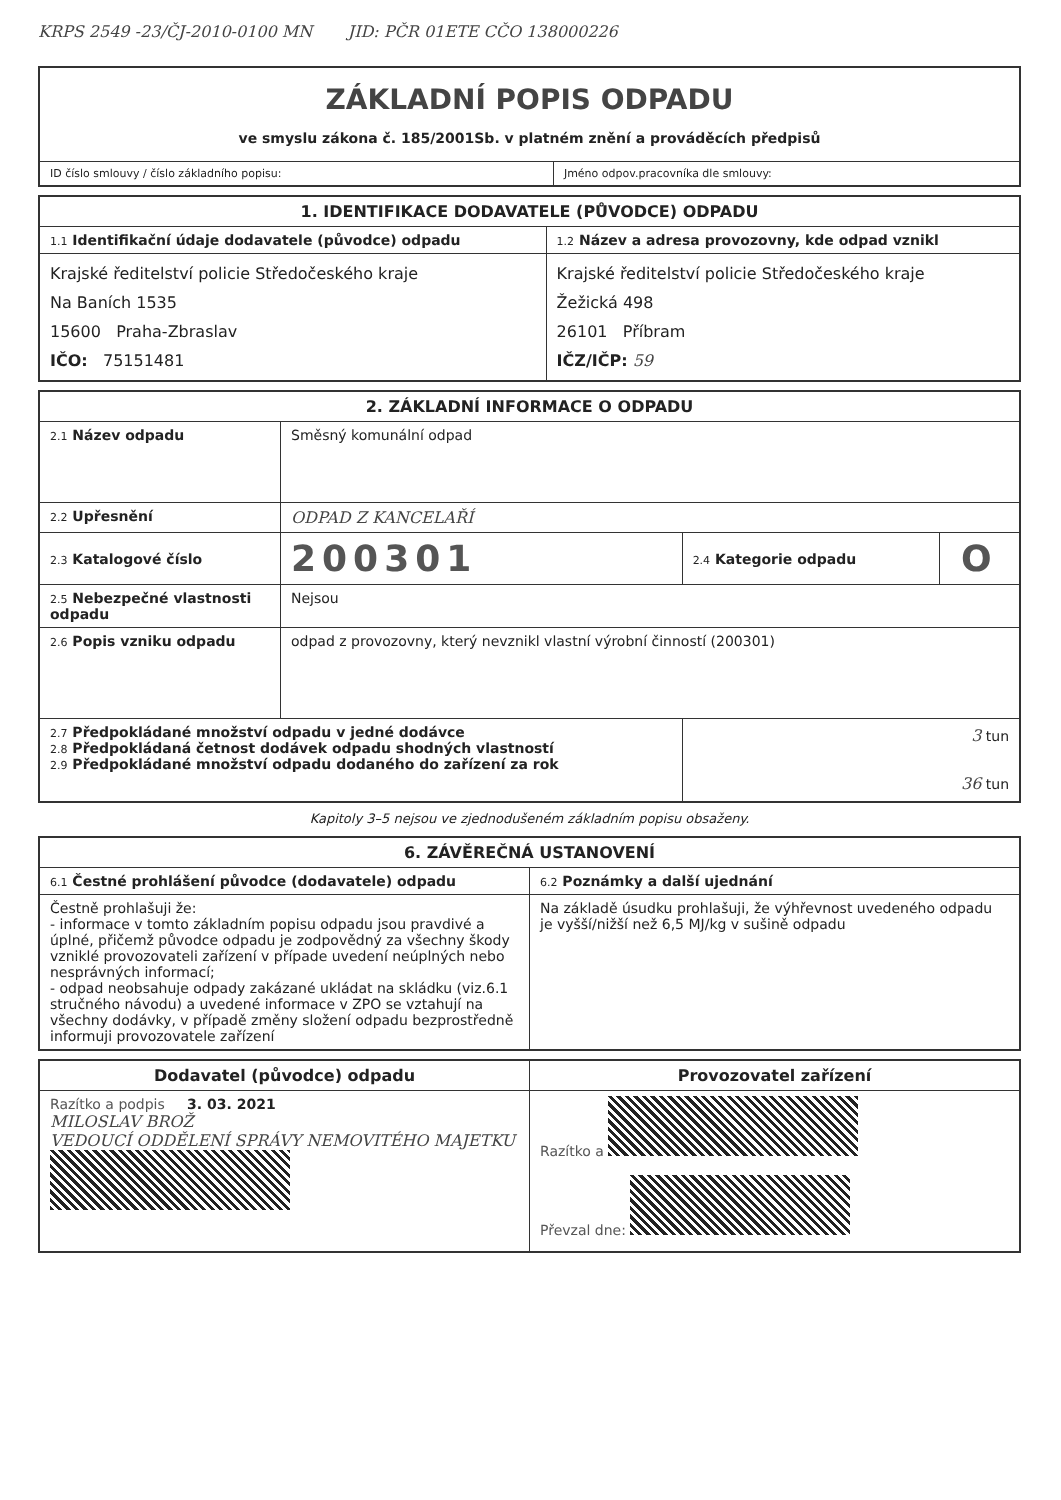KRPS 2549 -23/ČJ-2010-0100 MN JID: PČR 01ETE CČO 138000226
| ZÁKLADNÍ POPIS ODPADU ve smyslu zákona č. 185/2001Sb. v platném znění a prováděcích předpisů | |
| ID číslo smlouvy / číslo základního popisu: | Jméno odpov.pracovníka dle smlouvy: |
| 1. IDENTIFIKACE DODAVATELE (PŮVODCE) ODPADU | |
| --- | --- |
| 1.1 Identifikační údaje dodavatele (původce) odpadu | 1.2 Název a adresa provozovny, kde odpad vznikl |
| Krajské ředitelství policie Středočeského kraje Na Baních 1535 15600 Praha-Zbraslav IČO: 75151481 | Krajské ředitelství policie Středočeského kraje Žežická 498 26101 Příbram IČZ/IČP: 59 |
| 2. ZÁKLADNÍ INFORMACE O ODPADU | | | |
| --- | --- | --- | --- |
| 2.1 Název odpadu | Směsný komunální odpad | | |
| 2.2 Upřesnění | ODPAD Z KANCELAŘÍ | | |
| 2.3 Katalogové číslo | 200301 | 2.4 Kategorie odpadu | O |
| 2.5 Nebezpečné vlastnosti odpadu | Nejsou | | |
| 2.6 Popis vzniku odpadu | odpad z provozovny, který nevznikl vlastní výrobní činností (200301) | | |
| 2.7 Předpokládané množství odpadu v jedné dodávce 2.8 Předpokládaná četnost dodávek odpadu shodných vlastností 2.9 Předpokládané množství odpadu dodaného do zařízení za rok | | 3 tun 36 tun | |
Kapitoly 3–5 nejsou ve zjednodušeném základním popisu obsaženy.
| 6. ZÁVĚREČNÁ USTANOVENÍ | |
| --- | --- |
| 6.1 Čestné prohlášení původce (dodavatele) odpadu | 6.2 Poznámky a další ujednání |
| Čestně prohlašuji že: - informace v tomto základním popisu odpadu jsou pravdivé a úplné, přičemž původce odpadu je zodpovědný za všechny škody vzniklé provozovateli zařízení v případe uvedení neúplných nebo nesprávných informací; - odpad neobsahuje odpady zakázané ukládat na skládku (viz.6.1 stručného návodu) a uvedené informace v ZPO se vztahují na všechny dodávky, v případě změny složení odpadu bezprostředně informuji provozovatele zařízení | Na základě úsudku prohlašuji, že výhřevnost uvedeného odpadu je vyšší/nižší než 6,5 MJ/kg v sušině odpadu |
| Dodavatel (původce) odpadu | Provozovatel zařízení |
| --- | --- |
| Razítko a podpis 3. 03. 2021 MILOSLAV BROŽ VEDOUCÍ ODDĚLENÍ SPRÁVY NEMOVITÉHO MAJETKU | Razítko a Převzal dne: |